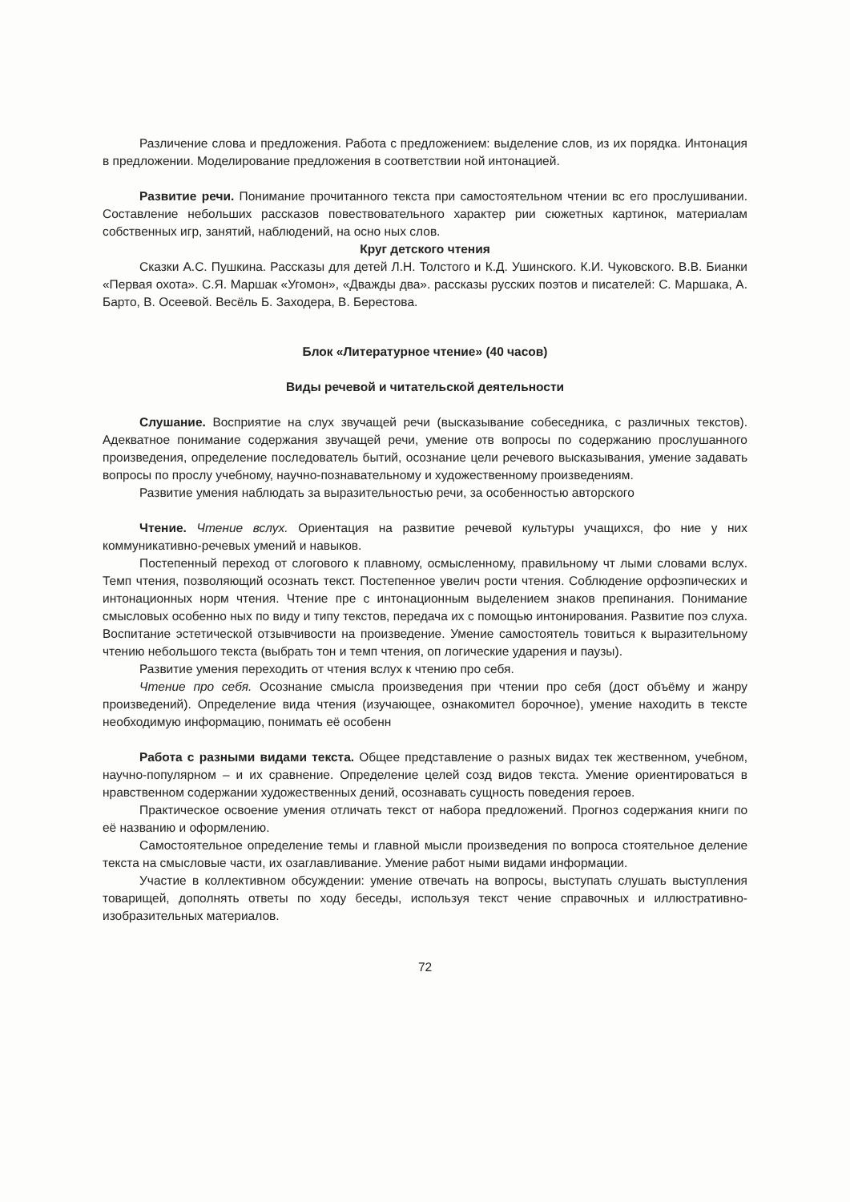Различение слова и предложения. Работа с предложением: выделение слов, из их порядка. Интонация в предложении. Моделирование предложения в соответствии ной интонацией.
Развитие речи. Понимание прочитанного текста при самостоятельном чтении вс его прослушивании. Составление небольших рассказов повествовательного характер рии сюжетных картинок, материалам собственных игр, занятий, наблюдений, на осно ных слов.
Круг детского чтения
Сказки А.С. Пушкина. Рассказы для детей Л.Н. Толстого и К.Д. Ушинского. К.И. Чуковского. В.В. Бианки «Первая охота». С.Я. Маршак «Угомон», «Дважды два». рассказы русских поэтов и писателей: С. Маршака, А. Барто, В. Осеевой. Весёль Б. Заходера, В. Берестова.
Блок «Литературное чтение» (40 часов)
Виды речевой и читательской деятельности
Слушание. Восприятие на слух звучащей речи (высказывание собеседника, с различных текстов). Адекватное понимание содержания звучащей речи, умение отв вопросы по содержанию прослушанного произведения, определение последователь бытий, осознание цели речевого высказывания, умение задавать вопросы по прослу учебному, научно-познавательному и художественному произведениям.
Развитие умения наблюдать за выразительностью речи, за особенностью авторского
Чтение. Чтение вслух. Ориентация на развитие речевой культуры учащихся, фо ние у них коммуникативно-речевых умений и навыков.
Постепенный переход от слогового к плавному, осмысленному, правильному чт лыми словами вслух. Темп чтения, позволяющий осознать текст. Постепенное увелич рости чтения. Соблюдение орфоэпических и интонационных норм чтения. Чтение пре с интонационным выделением знаков препинания. Понимание смысловых особенно ных по виду и типу текстов, передача их с помощью интонирования. Развитие поэ слуха. Воспитание эстетической отзывчивости на произведение. Умение самостоятель товиться к выразительному чтению небольшого текста (выбрать тон и темп чтения, оп логические ударения и паузы).
Развитие умения переходить от чтения вслух к чтению про себя.
Чтение про себя. Осознание смысла произведения при чтении про себя (дост объёму и жанру произведений). Определение вида чтения (изучающее, ознакомител борочное), умение находить в тексте необходимую информацию, понимать её особенн
Работа с разными видами текста. Общее представление о разных видах тек жественном, учебном, научно-популярном – и их сравнение. Определение целей созд видов текста. Умение ориентироваться в нравственном содержании художественных дений, осознавать сущность поведения героев.
Практическое освоение умения отличать текст от набора предложений. Прогноз содержания книги по её названию и оформлению.
Самостоятельное определение темы и главной мысли произведения по вопроса стоятельное деление текста на смысловые части, их озаглавливание. Умение работ ными видами информации.
Участие в коллективном обсуждении: умение отвечать на вопросы, выступать слушать выступления товарищей, дополнять ответы по ходу беседы, используя текст чение справочных и иллюстративно-изобразительных материалов.
72